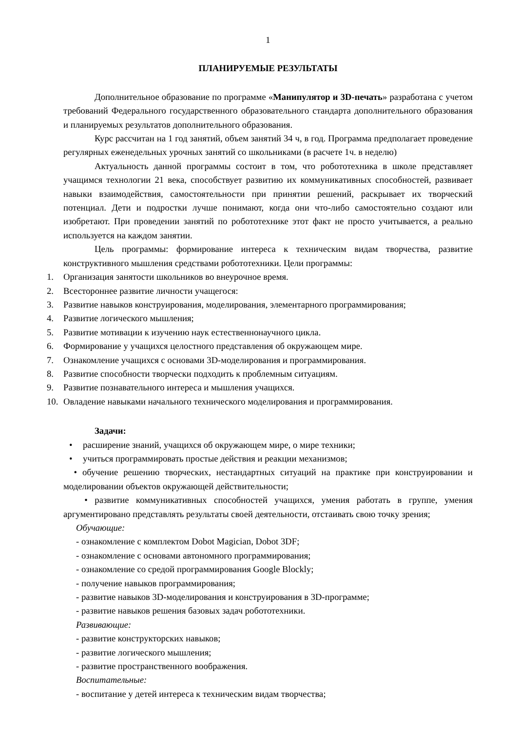1
ПЛАНИРУЕМЫЕ РЕЗУЛЬТАТЫ
Дополнительное образование по программе «Манипулятор и 3D-печать» разработана с учетом требований Федерального государственного образовательного стандарта дополнительного образования и планируемых результатов дополнительного образования.
Курс рассчитан на 1 год занятий, объем занятий 34 ч, в год. Программа предполагает проведение регулярных еженедельных урочных занятий со школьниками (в расчете 1ч. в неделю)
Актуальность данной программы состоит в том, что робототехника в школе представляет учащимся технологии 21 века, способствует развитию их коммуникативных способностей, развивает навыки взаимодействия, самостоятельности при принятии решений, раскрывает их творческий потенциал. Дети и подростки лучше понимают, когда они что-либо самостоятельно создают или изобретают. При проведении занятий по робототехнике этот факт не просто учитывается, а реально используется на каждом занятии.
Цель программы: формирование интереса к техническим видам творчества, развитие конструктивного мышления средствами робототехники. Цели программы:
1. Организация занятости школьников во внеурочное время.
2. Всестороннее развитие личности учащегося:
3. Развитие навыков конструирования, моделирования, элементарного программирования;
4. Развитие логического мышления;
5. Развитие мотивации к изучению наук естественнонаучного цикла.
6. Формирование у учащихся целостного представления об окружающем мире.
7. Ознакомление учащихся с основами 3D-моделирования и программирования.
8. Развитие способности творчески подходить к проблемным ситуациям.
9. Развитие познавательного интереса и мышления учащихся.
10. Овладение навыками начального технического моделирования и программирования.
Задачи:
• расширение знаний, учащихся об окружающем мире, о мире техники;
• учиться программировать простые действия и реакции механизмов;
• обучение решению творческих, нестандартных ситуаций на практике при конструировании и моделировании объектов окружающей действительности;
• развитие коммуникативных способностей учащихся, умения работать в группе, умения аргументировано представлять результаты своей деятельности, отстаивать свою точку зрения;
Обучающие:
- ознакомление с комплектом Dobot Magician, Dobot 3DF;
- ознакомление с основами автономного программирования;
- ознакомление со средой программирования Google Blockly;
- получение навыков программирования;
- развитие навыков 3D-моделирования и конструирования в 3D-программе;
- развитие навыков решения базовых задач робототехники.
Развивающие:
- развитие конструкторских навыков;
- развитие логического мышления;
- развитие пространственного воображения.
Воспитательные:
- воспитание у детей интереса к техническим видам творчества;